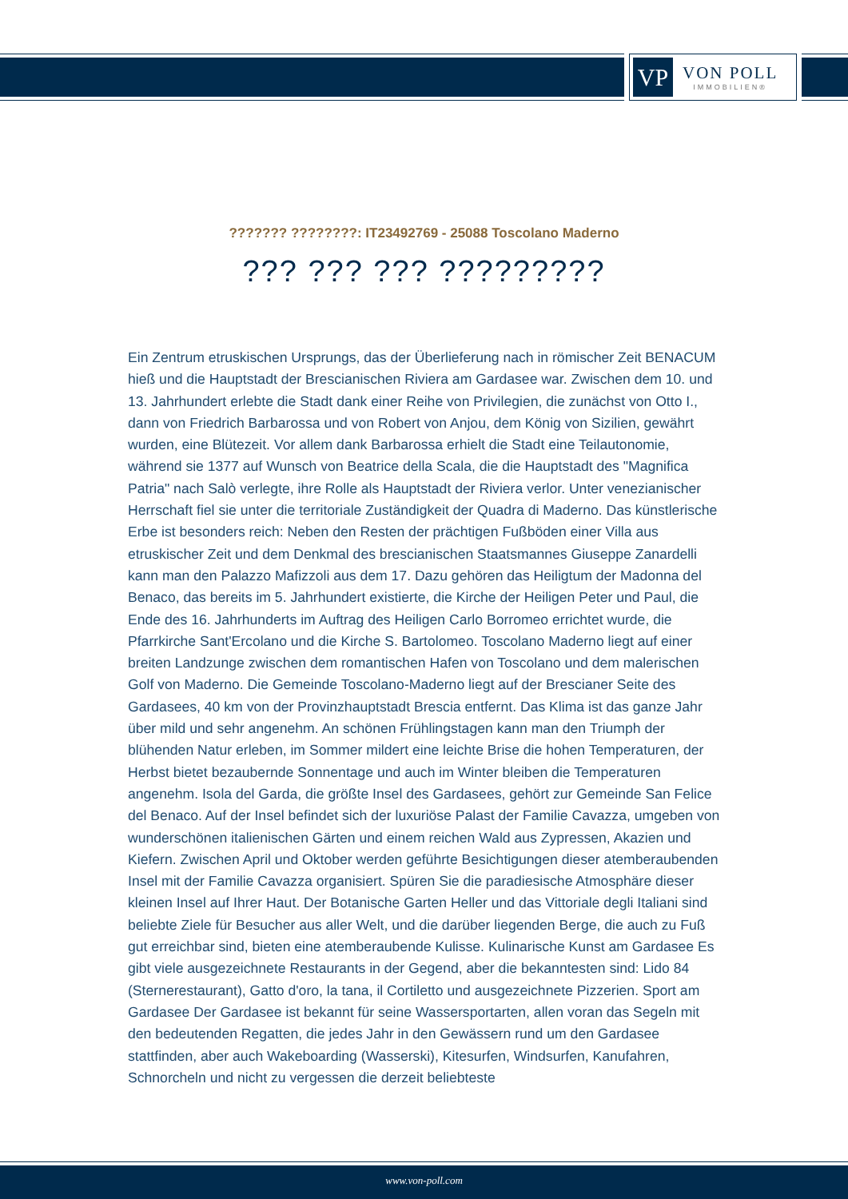VP
VON POLL
IMMOBILIEN®
??????? ????????: IT23492769 - 25088 Toscolano Maderno
??? ??? ??? ?????????
Ein Zentrum etruskischen Ursprungs, das der Überlieferung nach in römischer Zeit BENACUM hieß und die Hauptstadt der Brescianischen Riviera am Gardasee war. Zwischen dem 10. und 13. Jahrhundert erlebte die Stadt dank einer Reihe von Privilegien, die zunächst von Otto I., dann von Friedrich Barbarossa und von Robert von Anjou, dem König von Sizilien, gewährt wurden, eine Blütezeit. Vor allem dank Barbarossa erhielt die Stadt eine Teilautonomie, während sie 1377 auf Wunsch von Beatrice della Scala, die die Hauptstadt des "Magnifica Patria" nach Salò verlegte, ihre Rolle als Hauptstadt der Riviera verlor. Unter venezianischer Herrschaft fiel sie unter die territoriale Zuständigkeit der Quadra di Maderno. Das künstlerische Erbe ist besonders reich: Neben den Resten der prächtigen Fußböden einer Villa aus etruskischer Zeit und dem Denkmal des brescianischen Staatsmannes Giuseppe Zanardelli kann man den Palazzo Mafizzoli aus dem 17. Dazu gehören das Heiligtum der Madonna del Benaco, das bereits im 5. Jahrhundert existierte, die Kirche der Heiligen Peter und Paul, die Ende des 16. Jahrhunderts im Auftrag des Heiligen Carlo Borromeo errichtet wurde, die Pfarrkirche Sant'Ercolano und die Kirche S. Bartolomeo. Toscolano Maderno liegt auf einer breiten Landzunge zwischen dem romantischen Hafen von Toscolano und dem malerischen Golf von Maderno. Die Gemeinde Toscolano-Maderno liegt auf der Brescianer Seite des Gardasees, 40 km von der Provinzhauptstadt Brescia entfernt. Das Klima ist das ganze Jahr über mild und sehr angenehm. An schönen Frühlingstagen kann man den Triumph der blühenden Natur erleben, im Sommer mildert eine leichte Brise die hohen Temperaturen, der Herbst bietet bezaubernde Sonnentage und auch im Winter bleiben die Temperaturen angenehm. Isola del Garda, die größte Insel des Gardasees, gehört zur Gemeinde San Felice del Benaco. Auf der Insel befindet sich der luxuriöse Palast der Familie Cavazza, umgeben von wunderschönen italienischen Gärten und einem reichen Wald aus Zypressen, Akazien und Kiefern. Zwischen April und Oktober werden geführte Besichtigungen dieser atemberaubenden Insel mit der Familie Cavazza organisiert. Spüren Sie die paradiesische Atmosphäre dieser kleinen Insel auf Ihrer Haut. Der Botanische Garten Heller und das Vittoriale degli Italiani sind beliebte Ziele für Besucher aus aller Welt, und die darüber liegenden Berge, die auch zu Fuß gut erreichbar sind, bieten eine atemberaubende Kulisse. Kulinarische Kunst am Gardasee Es gibt viele ausgezeichnete Restaurants in der Gegend, aber die bekanntesten sind: Lido 84 (Sternerestaurant), Gatto d'oro, la tana, il Cortiletto und ausgezeichnete Pizzerien. Sport am Gardasee Der Gardasee ist bekannt für seine Wassersportarten, allen voran das Segeln mit den bedeutenden Regatten, die jedes Jahr in den Gewässern rund um den Gardasee stattfinden, aber auch Wakeboarding (Wasserski), Kitesurfen, Windsurfen, Kanufahren, Schnorcheln und nicht zu vergessen die derzeit beliebteste
www.von-poll.com